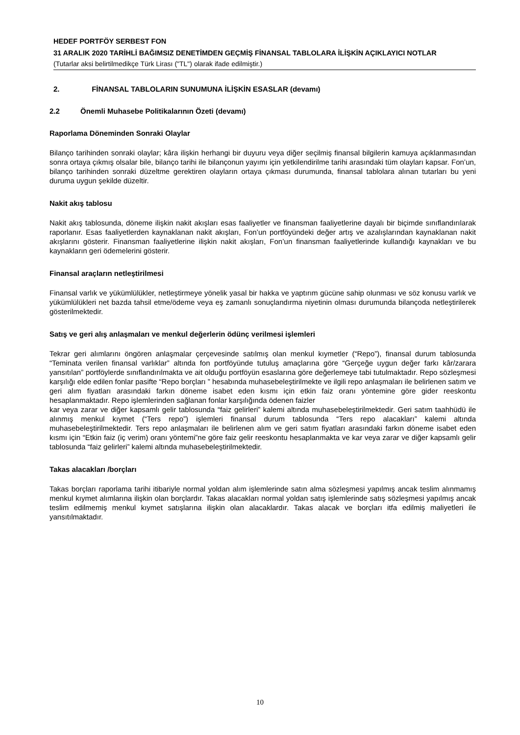HEDEF PORTFÖY SERBEST FON
31 ARALIK 2020 TARİHLİ BAĞIMSIZ DENETİMDEN GEÇMİŞ FİNANSAL TABLOLARA İLİŞKİN AÇIKLAYICI NOTLAR
(Tutarlar aksi belirtilmedikçe Türk Lirası ("TL") olarak ifade edilmiştir.)
2. FİNANSAL TABLOLARIN SUNUMUNA İLİŞKİN ESASLAR (devamı)
2.2 Önemli Muhasebe Politikalarının Özeti (devamı)
Raporlama Döneminden Sonraki Olaylar
Bilanço tarihinden sonraki olaylar; kâra ilişkin herhangi bir duyuru veya diğer seçilmiş finansal bilgilerin kamuya açıklanmasından sonra ortaya çıkmış olsalar bile, bilanço tarihi ile bilançonun yayımı için yetkilendirilme tarihi arasındaki tüm olayları kapsar. Fon’un, bilanço tarihinden sonraki düzeltme gerektiren olayların ortaya çıkması durumunda, finansal tablolara alınan tutarları bu yeni duruma uygun şekilde düzeltir.
Nakit akış tablosu
Nakit akış tablosunda, döneme ilişkin nakit akışları esas faaliyetler ve finansman faaliyetlerine dayalı bir biçimde sınıflandırılarak raporlanır. Esas faaliyetlerden kaynaklanan nakit akışları, Fon’un portföyündeki değer artış ve azalışlarından kaynaklanan nakit akışlarını gösterir. Finansman faaliyetlerine ilişkin nakit akışları, Fon’un finansman faaliyetlerinde kullandığı kaynakları ve bu kaynakların geri ödemelerini gösterir.
Finansal araçların netleştirilmesi
Finansal varlık ve yükümlülükler, netleştirmeye yönelik yasal bir hakka ve yaptırım gücüne sahip olunması ve söz konusu varlık ve yükümlülükleri net bazda tahsil etme/ödeme veya eş zamanlı sonuçlandırma niyetinin olması durumunda bilançoda netleştirilerek gösterilmektedir.
Satış ve geri alış anlaşmaları ve menkul değerlerin ödünç verilmesi işlemleri
Tekrar geri alımlarını öngören anlaşmalar çerçevesinde satılmış olan menkul kıymetler (“Repo”), finansal durum tablosunda “Teminata verilen finansal varlıklar” altında fon portföyünde tutuluş amaçlarına göre “Gerçeğe uygun değer farkı kâr/zarara yansıtılan” portföylerde sınıflandırılmakta ve ait olduğu portföyün esaslarına göre değerlemeye tabi tutulmaktadır. Repo sözleşmesi karşılığı elde edilen fonlar pasifte “Repo borçları ” hesabında muhasebeleştirilmekte ve ilgili repo anlaşmaları ile belirlenen satım ve geri alım fiyatları arasındaki farkın döneme isabet eden kısmı için etkin faiz oranı yöntemine göre gider reeskontu hesaplanmaktadır. Repo işlemlerinden sağlanan fonlar karşılığında ödenen faizler
kar veya zarar ve diğer kapsamlı gelir tablosunda “faiz gelirleri” kalemi altında muhasebeleştirilmektedir. Geri satım taahhüdü ile alınmış menkul kıymet (“Ters repo”) işlemleri finansal durum tablosunda “Ters repo alacakları” kalemi altında muhasebeleştirilmektedir. Ters repo anlaşmaları ile belirlenen alım ve geri satım fiyatları arasındaki farkın döneme isabet eden kısmı için “Etkin faiz (iç verim) oranı yöntemi”ne göre faiz gelir reeskontu hesaplanmakta ve kar veya zarar ve diğer kapsamlı gelir tablosunda “faiz gelirleri” kalemi altında muhasebeleştirilmektedir.
Takas alacakları /borçları
Takas borçları raporlama tarihi itibariyle normal yoldan alım işlemlerinde satın alma sözleşmesi yapılmış ancak teslim alınmamış menkul kıymet alımlarına ilişkin olan borçlardır. Takas alacakları normal yoldan satış işlemlerinde satış sözleşmesi yapılmış ancak teslim edilmemiş menkul kıymet satışlarına ilişkin olan alacaklardır. Takas alacak ve borçları itfa edilmiş maliyetleri ile yansıtılmaktadır.
10